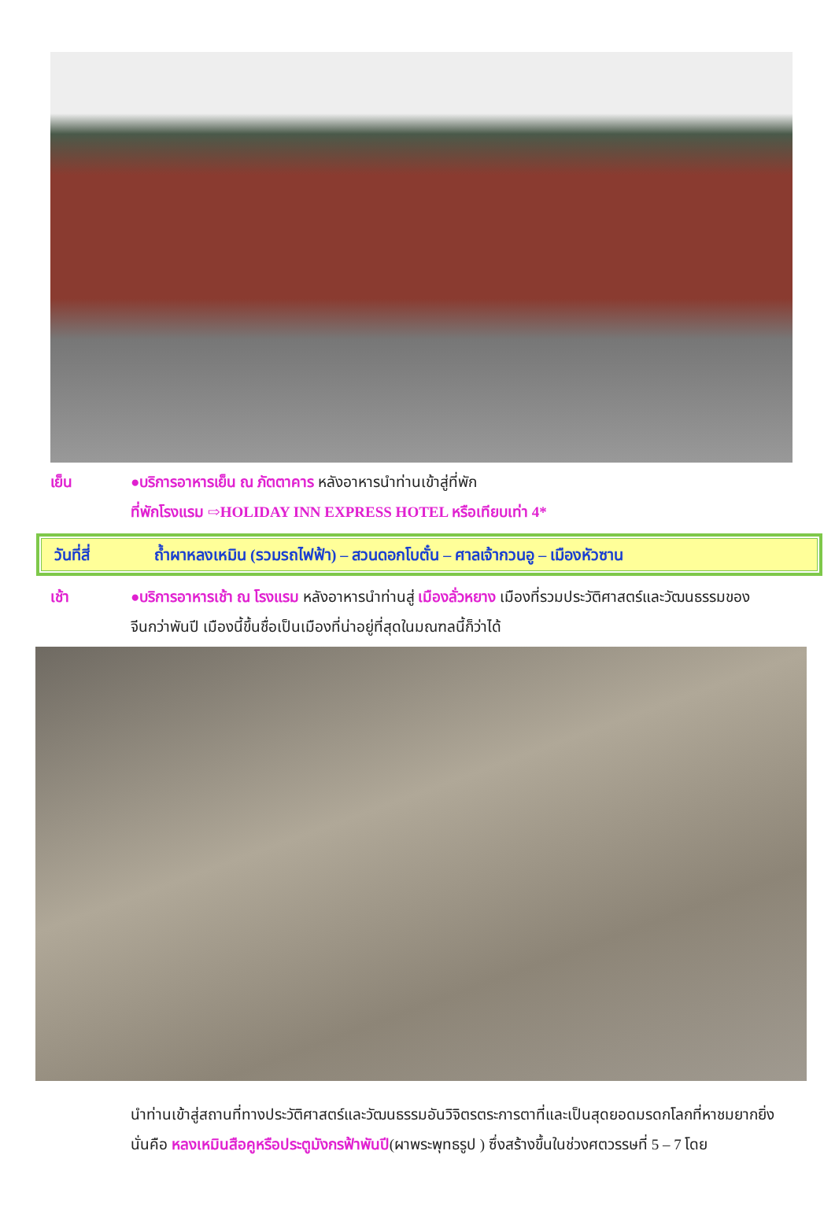เย็น ●บริการอาหารเย็น ณ ภัตตาคาร หลังอาหารนำท่านเข้าสู่ที่พัก
ที่พักโรงแรม ⇨HOLIDAY INN EXPRESS HOTEL หรือเทียบเท่า 4*
วันที่สี่ ถ้ำผาหลงเหมิน (รวมรถไฟฟ้า) – สวนดอกโบตั๋น – ศาลเจ้ากวนอู – เมืองหัวซาน
เช้า ●บริการอาหารเช้า ณ โรงแรม หลังอาหารนำท่านสู่ เมืองลั่วหยาง เมืองที่รวมประวัติศาสตร์และวัฒนธรรมของ
จีนกว่าพันปี เมืองนี้ขึ้นชื่อเป็นเมืองที่น่าอยู่ที่สุดในมณฑลนี้ก็ว่าได้
นำท่านเข้าสู่สถานที่ทางประวัติศาสตร์และวัฒนธรรมอันวิจิตรตระการตาที่และเป็นสุดยอดมรดกโลกที่หาชมยากยิ่งนั่นคือ หลงเหมินสือคูหรือประตูมังกรฟ้าพันปี(ผาพระพุทธรูป ) ซึ่งสร้างขึ้นในช่วงศตวรรษที่ 5 – 7 โดย